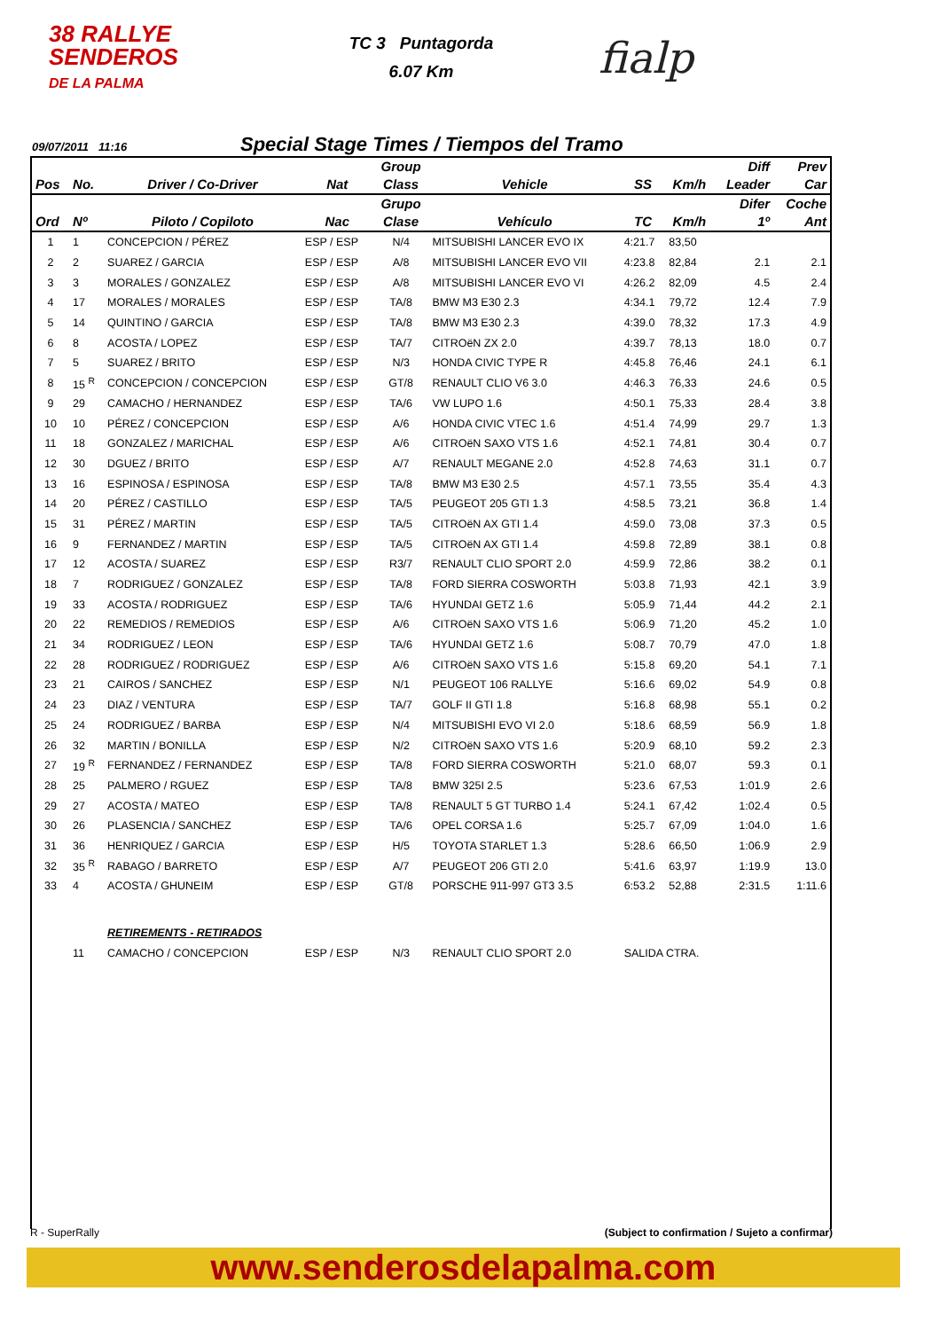38 RALLYE
SENDEROS
DE LA PALMA
TC 3 Puntagorda
6.07 Km
fialp
09/07/2011 11:16 Special Stage Times / Tiempos del Tramo
| | | | | Group | | | | Diff | Prev |
| --- | --- | --- | --- | --- | --- | --- | --- | --- | --- |
| Pos | No. | Driver / Co-Driver | Nat | Class | Vehicle | SS | Km/h | Leader | Car |
| | | | | Grupo | | | | Difer | Coche |
| Ord | Nº | Piloto / Copiloto | Nac | Clase | Vehículo | TC | Km/h | 1º | Ant |
| 1 | 1 | CONCEPCION / PÉREZ | ESP / ESP | N/4 | MITSUBISHI LANCER EVO IX | 4:21.7 | 83,50 | | |
| 2 | 2 | SUAREZ / GARCIA | ESP / ESP | A/8 | MITSUBISHI LANCER EVO VII | 4:23.8 | 82,84 | 2.1 | 2.1 |
| 3 | 3 | MORALES / GONZALEZ | ESP / ESP | A/8 | MITSUBISHI LANCER EVO VI | 4:26.2 | 82,09 | 4.5 | 2.4 |
| 4 | 17 | MORALES / MORALES | ESP / ESP | TA/8 | BMW M3 E30 2.3 | 4:34.1 | 79,72 | 12.4 | 7.9 |
| 5 | 14 | QUINTINO / GARCIA | ESP / ESP | TA/8 | BMW M3 E30 2.3 | 4:39.0 | 78,32 | 17.3 | 4.9 |
| 6 | 8 | ACOSTA / LOPEZ | ESP / ESP | TA/7 | CITROëN ZX 2.0 | 4:39.7 | 78,13 | 18.0 | 0.7 |
| 7 | 5 | SUAREZ / BRITO | ESP / ESP | N/3 | HONDA CIVIC TYPE R | 4:45.8 | 76,46 | 24.1 | 6.1 |
| 8 | 15 <sup>R</sup> | CONCEPCION / CONCEPCION | ESP / ESP | GT/8 | RENAULT CLIO V6 3.0 | 4:46.3 | 76,33 | 24.6 | 0.5 |
| 9 | 29 | CAMACHO / HERNANDEZ | ESP / ESP | TA/6 | VW LUPO 1.6 | 4:50.1 | 75,33 | 28.4 | 3.8 |
| 10 | 10 | PÉREZ / CONCEPCION | ESP / ESP | A/6 | HONDA CIVIC VTEC 1.6 | 4:51.4 | 74,99 | 29.7 | 1.3 |
| 11 | 18 | GONZALEZ / MARICHAL | ESP / ESP | A/6 | CITROëN SAXO VTS 1.6 | 4:52.1 | 74,81 | 30.4 | 0.7 |
| 12 | 30 | DGUEZ / BRITO | ESP / ESP | A/7 | RENAULT MEGANE 2.0 | 4:52.8 | 74,63 | 31.1 | 0.7 |
| 13 | 16 | ESPINOSA / ESPINOSA | ESP / ESP | TA/8 | BMW M3 E30 2.5 | 4:57.1 | 73,55 | 35.4 | 4.3 |
| 14 | 20 | PÉREZ / CASTILLO | ESP / ESP | TA/5 | PEUGEOT 205 GTI 1.3 | 4:58.5 | 73,21 | 36.8 | 1.4 |
| 15 | 31 | PÉREZ / MARTIN | ESP / ESP | TA/5 | CITROëN AX GTI 1.4 | 4:59.0 | 73,08 | 37.3 | 0.5 |
| 16 | 9 | FERNANDEZ / MARTIN | ESP / ESP | TA/5 | CITROëN AX GTI 1.4 | 4:59.8 | 72,89 | 38.1 | 0.8 |
| 17 | 12 | ACOSTA / SUAREZ | ESP / ESP | R3/7 | RENAULT CLIO SPORT 2.0 | 4:59.9 | 72,86 | 38.2 | 0.1 |
| 18 | 7 | RODRIGUEZ / GONZALEZ | ESP / ESP | TA/8 | FORD SIERRA COSWORTH | 5:03.8 | 71,93 | 42.1 | 3.9 |
| 19 | 33 | ACOSTA / RODRIGUEZ | ESP / ESP | TA/6 | HYUNDAI GETZ 1.6 | 5:05.9 | 71,44 | 44.2 | 2.1 |
| 20 | 22 | REMEDIOS / REMEDIOS | ESP / ESP | A/6 | CITROëN SAXO VTS 1.6 | 5:06.9 | 71,20 | 45.2 | 1.0 |
| 21 | 34 | RODRIGUEZ / LEON | ESP / ESP | TA/6 | HYUNDAI GETZ 1.6 | 5:08.7 | 70,79 | 47.0 | 1.8 |
| 22 | 28 | RODRIGUEZ / RODRIGUEZ | ESP / ESP | A/6 | CITROëN SAXO VTS 1.6 | 5:15.8 | 69,20 | 54.1 | 7.1 |
| 23 | 21 | CAIROS / SANCHEZ | ESP / ESP | N/1 | PEUGEOT 106 RALLYE | 5:16.6 | 69,02 | 54.9 | 0.8 |
| 24 | 23 | DIAZ / VENTURA | ESP / ESP | TA/7 | GOLF II GTI 1.8 | 5:16.8 | 68,98 | 55.1 | 0.2 |
| 25 | 24 | RODRIGUEZ / BARBA | ESP / ESP | N/4 | MITSUBISHI EVO VI 2.0 | 5:18.6 | 68,59 | 56.9 | 1.8 |
| 26 | 32 | MARTIN / BONILLA | ESP / ESP | N/2 | CITROëN SAXO VTS 1.6 | 5:20.9 | 68,10 | 59.2 | 2.3 |
| 27 | 19 <sup>R</sup> | FERNANDEZ / FERNANDEZ | ESP / ESP | TA/8 | FORD SIERRA COSWORTH | 5:21.0 | 68,07 | 59.3 | 0.1 |
| 28 | 25 | PALMERO / RGUEZ | ESP / ESP | TA/8 | BMW 325I 2.5 | 5:23.6 | 67,53 | 1:01.9 | 2.6 |
| 29 | 27 | ACOSTA / MATEO | ESP / ESP | TA/8 | RENAULT 5 GT TURBO 1.4 | 5:24.1 | 67,42 | 1:02.4 | 0.5 |
| 30 | 26 | PLASENCIA / SANCHEZ | ESP / ESP | TA/6 | OPEL CORSA 1.6 | 5:25.7 | 67,09 | 1:04.0 | 1.6 |
| 31 | 36 | HENRIQUEZ / GARCIA | ESP / ESP | H/5 | TOYOTA STARLET 1.3 | 5:28.6 | 66,50 | 1:06.9 | 2.9 |
| 32 | 35 <sup>R</sup> | RABAGO / BARRETO | ESP / ESP | A/7 | PEUGEOT 206 GTI 2.0 | 5:41.6 | 63,97 | 1:19.9 | 13.0 |
| 33 | 4 | ACOSTA / GHUNEIM | ESP / ESP | GT/8 | PORSCHE 911-997 GT3 3.5 | 6:53.2 | 52,88 | 2:31.5 | 1:11.6 |
| | | RETIREMENTS - RETIRADOS | | | | | | | |
| | 11 | CAMACHO / CONCEPCION | ESP / ESP | N/3 | RENAULT CLIO SPORT 2.0 | SALIDA CTRA. | | | |
R - SuperRally (Subject to confirmation / Sujeto a confirmar)
www.senderosdelapalma.com